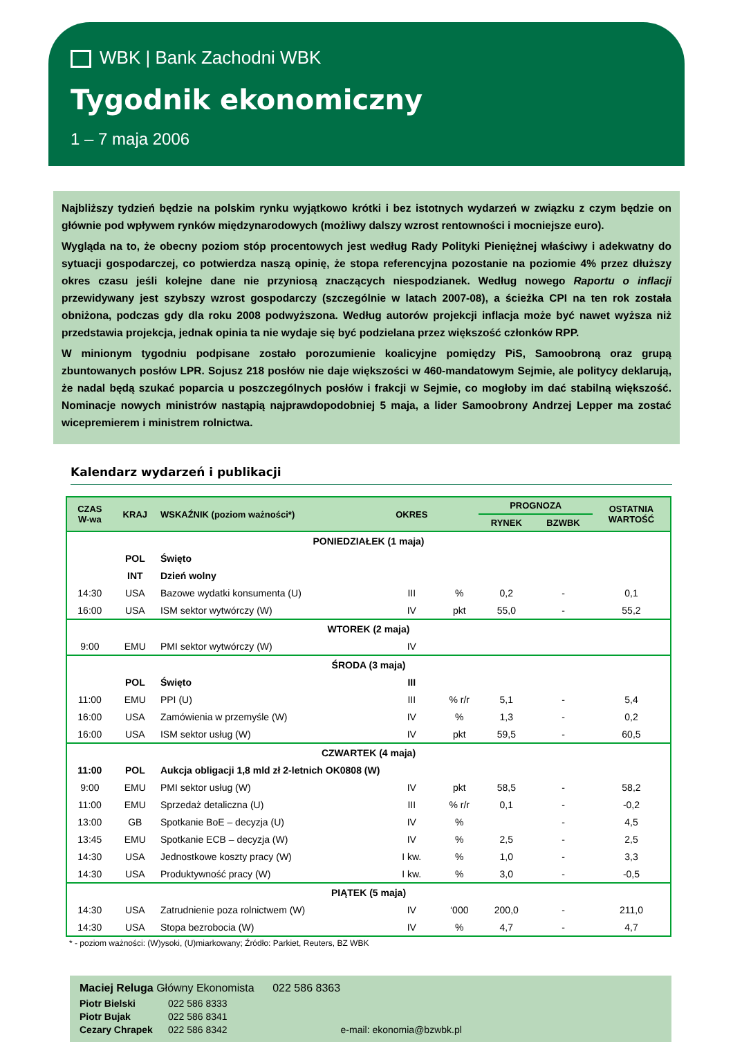WBK | Bank Zachodni WBK
Tygodnik ekonomiczny
1 – 7 maja 2006
Najbliższy tydzień będzie na polskim rynku wyjątkowo krótki i bez istotnych wydarzeń w związku z czym będzie on głównie pod wpływem rynków międzynarodowych (możliwy dalszy wzrost rentowności i mocniejsze euro).
Wygląda na to, że obecny poziom stóp procentowych jest według Rady Polityki Pieniężnej właściwy i adekwatny do sytuacji gospodarczej, co potwierdza naszą opinię, że stopa referencyjna pozostanie na poziomie 4% przez dłuższy okres czasu jeśli kolejne dane nie przyniosą znaczących niespodzianek. Według nowego Raportu o inflacji przewidywany jest szybszy wzrost gospodarczy (szczególnie w latach 2007-08), a ścieżka CPI na ten rok została obniżona, podczas gdy dla roku 2008 podwyższona. Według autorów projekcji inflacja może być nawet wyższa niż przedstawia projekcja, jednak opinia ta nie wydaje się być podzielana przez większość członków RPP.
W minionym tygodniu podpisane zostało porozumienie koalicyjne pomiędzy PiS, Samoobroną oraz grupą zbuntowanych posłów LPR. Sojusz 218 posłów nie daje większości w 460-mandatowym Sejmie, ale politycy deklarują, że nadal będą szukać poparcia u poszczególnych posłów i frakcji w Sejmie, co mogłoby im dać stabilną większość. Nominacje nowych ministrów nastąpią najprawdopodobniej 5 maja, a lider Samoobrony Andrzej Lepper ma zostać wicepremierem i ministrem rolnictwa.
Kalendarz wydarzeń i publikacji
| CZAS W-wa | KRAJ | WSKAŹNIK (poziom ważności*) | OKRES | | PROGNOZA | | OSTATNIA WARTOŚĆ |
| --- | --- | --- | --- | --- | --- | --- | --- |
| | | | | | RYNEK | BZWBK | |
| PONIEDZIAŁEK (1 maja) | | | | | | | |
| | POL | Święto | | | | | |
| | INT | Dzień wolny | | | | | |
| 14:30 | USA | Bazowe wydatki konsumenta (U) | III | % | 0,2 | - | 0,1 |
| 16:00 | USA | ISM sektor wytwórczy (W) | IV | pkt | 55,0 | - | 55,2 |
| WTOREK (2 maja) | | | | | | | |
| 9:00 | EMU | PMI sektor wytwórczy (W) | IV | | | | |
| ŚRODA (3 maja) | | | | | | | |
| | POL | Święto | III | | | | |
| 11:00 | EMU | PPI (U) | III | % r/r | 5,1 | - | 5,4 |
| 16:00 | USA | Zamówienia w przemyśle (W) | IV | % | 1,3 | - | 0,2 |
| 16:00 | USA | ISM sektor usług (W) | IV | pkt | 59,5 | - | 60,5 |
| CZWARTEK (4 maja) | | | | | | | |
| 11:00 | POL | Aukcja obligacji 1,8 mld zł 2-letnich OK0808 (W) | | | | | |
| 9:00 | EMU | PMI sektor usług (W) | IV | pkt | 58,5 | - | 58,2 |
| 11:00 | EMU | Sprzedaż detaliczna (U) | III | % r/r | 0,1 | - | -0,2 |
| 13:00 | GB | Spotkanie BoE – decyzja (U) | IV | % | | - | 4,5 |
| 13:45 | EMU | Spotkanie ECB – decyzja (W) | IV | % | 2,5 | - | 2,5 |
| 14:30 | USA | Jednostkowe koszty pracy (W) | I kw. | % | 1,0 | - | 3,3 |
| 14:30 | USA | Produktywność pracy (W) | I kw. | % | 3,0 | - | -0,5 |
| PIĄTEK (5 maja) | | | | | | | |
| 14:30 | USA | Zatrudnienie poza rolnictwem (W) | IV | ‘000 | 200,0 | - | 211,0 |
| 14:30 | USA | Stopa bezrobocia (W) | IV | % | 4,7 | - | 4,7 |
* - poziom ważności: (W)ysoki, (U)miarkowany; Źródło: Parkiet, Reuters, BZ WBK
Maciej Reluga Główny Ekonomista 022 586 8363
Piotr Bielski 022 586 8333
Piotr Bujak 022 586 8341
Cezary Chrapek 022 586 8342 e-mail: ekonomia@bzwbk.pl